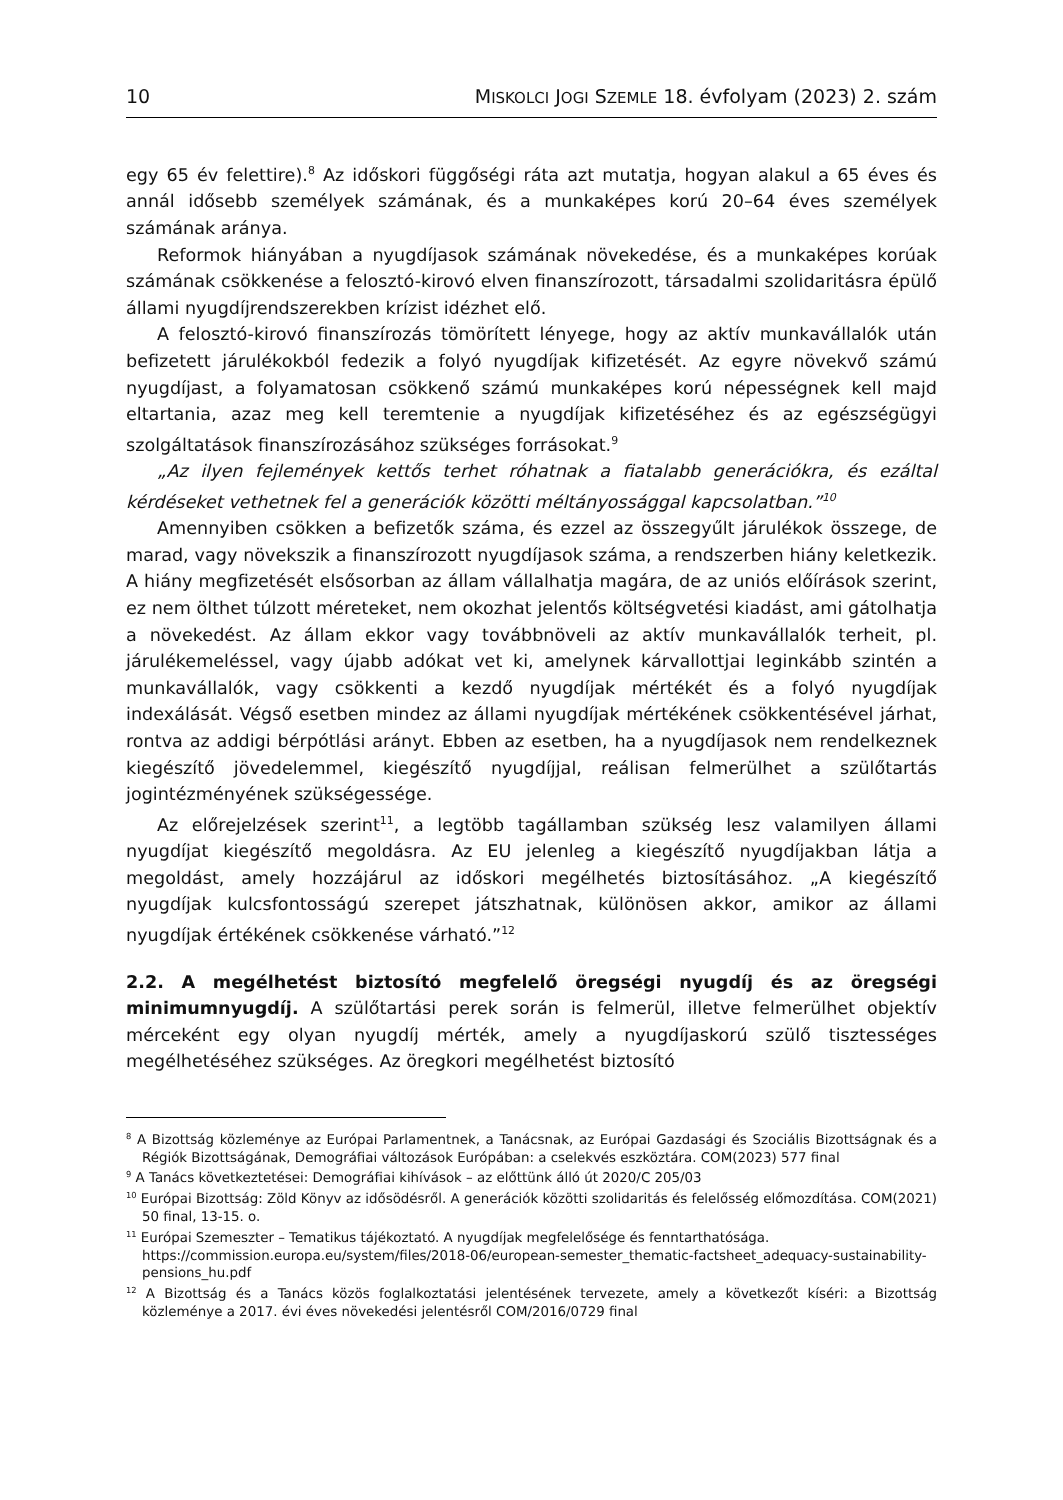10 MISKOLCI JOGI SZEMLE 18. évfolyam (2023) 2. szám
egy 65 év felettire).<sup>8</sup> Az időskori függőségi ráta azt mutatja, hogyan alakul a 65 éves és annál idősebb személyek számának, és a munkaképes korú 20–64 éves személyek számának aránya.
Reformok hiányában a nyugdíjasok számának növekedése, és a munkaképes korúak számának csökkenése a felosztó-kirovó elven finanszírozott, társadalmi szolidaritásra épülő állami nyugdíjrendszerekben krízist idézhet elő.
A felosztó-kirovó finanszírozás tömörített lényege, hogy az aktív munkavállalók után befizetett járulékokból fedezik a folyó nyugdíjak kifizetését. Az egyre növekvő számú nyugdíjast, a folyamatosan csökkenő számú munkaképes korú népességnek kell majd eltartania, azaz meg kell teremtenie a nyugdíjak kifizetéséhez és az egészségügyi szolgáltatások finanszírozásához szükséges forrásokat.<sup>9</sup>
„Az ilyen fejlemények kettős terhet róhatnak a fiatalabb generációkra, és ezáltal kérdéseket vethetnek fel a generációk közötti méltányossággal kapcsolatban.”<sup>10</sup>
Amennyiben csökken a befizetők száma, és ezzel az összegyűlt járulékok összege, de marad, vagy növekszik a finanszírozott nyugdíjasok száma, a rendszerben hiány keletkezik. A hiány megfizetését elsősorban az állam vállalhatja magára, de az uniós előírások szerint, ez nem ölthet túlzott méreteket, nem okozhat jelentős költségvetési kiadást, ami gátolhatja a növekedést. Az állam ekkor vagy továbbnöveli az aktív munkavállalók terheit, pl. járulékemeléssel, vagy újabb adókat vet ki, amelynek kárvallottjai leginkább szintén a munkavállalók, vagy csökkenti a kezdő nyugdíjak mértékét és a folyó nyugdíjak indexálását. Végső esetben mindez az állami nyugdíjak mértékének csökkentésével járhat, rontva az addigi bérpótlási arányt. Ebben az esetben, ha a nyugdíjasok nem rendelkeznek kiegészítő jövedelemmel, kiegészítő nyugdíjjal, reálisan felmerülhet a szülőtartás jogintézményének szükségessége.
Az előrejelzések szerint<sup>11</sup>, a legtöbb tagállamban szükség lesz valamilyen állami nyugdíjat kiegészítő megoldásra. Az EU jelenleg a kiegészítő nyugdíjakban látja a megoldást, amely hozzájárul az időskori megélhetés biztosításához. „A kiegészítő nyugdíjak kulcsfontosságú szerepet játszhatnak, különösen akkor, amikor az állami nyugdíjak értékének csökkenése várható.”<sup>12</sup>
2.2. A megélhetést biztosító megfelelő öregségi nyugdíj és az öregségi minimumnyugdíj. A szülőtartási perek során is felmerül, illetve felmerülhet objektív mérceként egy olyan nyugdíj mérték, amely a nyugdíjaskorú szülő tisztességes megélhetéséhez szükséges. Az öregkori megélhetést biztosító
<sup>8</sup> A Bizottság közleménye az Európai Parlamentnek, a Tanácsnak, az Európai Gazdasági és Szociális Bizottságnak és a Régiók Bizottságának, Demográfiai változások Európában: a cselekvés eszköztára. COM(2023) 577 final
<sup>9</sup> A Tanács következtetései: Demográfiai kihívások – az előttünk álló út 2020/C 205/03
<sup>10</sup> Európai Bizottság: Zöld Könyv az idősödésről. A generációk közötti szolidaritás és felelősség előmozdítása. COM(2021) 50 final, 13-15. o.
<sup>11</sup> Európai Szemeszter – Tematikus tájékoztató. A nyugdíjak megfelelősége és fenntarthatósága. https://commission.europa.eu/system/files/2018-06/european-semester_thematic-factsheet_adequacy-sustainability-pensions_hu.pdf
<sup>12</sup> A Bizottság és a Tanács közös foglalkoztatási jelentésének tervezete, amely a következőt kíséri: a Bizottság közleménye a 2017. évi éves növekedési jelentésről COM/2016/0729 final